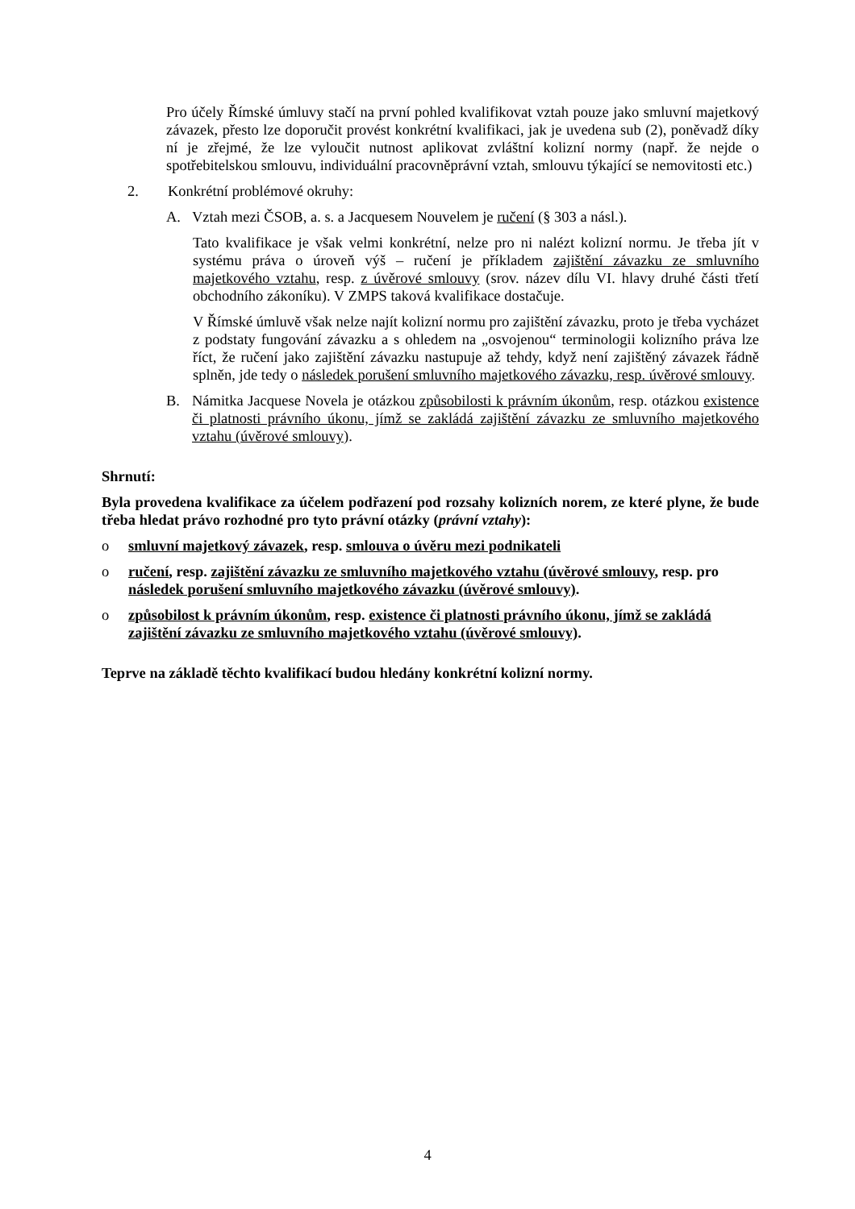Pro účely Římské úmluvy stačí na první pohled kvalifikovat vztah pouze jako smluvní majetkový závazek, přesto lze doporučit provést konkrétní kvalifikaci, jak je uvedena sub (2), poněvadž díky ní je zřejmé, že lze vyloučit nutnost aplikovat zvláštní kolizní normy (např. že nejde o spotřebitelskou smlouvu, individuální pracovněprávní vztah, smlouvu týkající se nemovitosti etc.)
2. Konkrétní problémové okruhy:
A. Vztah mezi ČSOB, a. s. a Jacquesem Nouvelem je ručení (§ 303 a násl.).
Tato kvalifikace je však velmi konkrétní, nelze pro ni nalézt kolizní normu. Je třeba jít v systému práva o úroveň výš – ručení je příkladem zajištění závazku ze smluvního majetkového vztahu, resp. z úvěrové smlouvy (srov. název dílu VI. hlavy druhé části třetí obchodního zákoníku). V ZMPS taková kvalifikace dostačuje.
V Římské úmluvě však nelze najít kolizní normu pro zajištění závazku, proto je třeba vycházet z podstaty fungování závazku a s ohledem na „osvojenou“ terminologii kolizního práva lze říct, že ručení jako zajištění závazku nastupuje až tehdy, když není zajištěný závazek řádně splněn, jde tedy o následek porušení smluvního majetkového závazku, resp. úvěrové smlouvy.
B. Námitka Jacquese Novela je otázkou způsobilosti k právním úkonům, resp. otázkou existence či platnosti právního úkonu, jímž se zakládá zajištění závazku ze smluvního majetkového vztahu (úvěrové smlouvy).
Shrnutí:
Byla provedena kvalifikace za účelem podřazení pod rozsahy kolizních norem, ze které plyne, že bude třeba hledat právo rozhodné pro tyto právní otázky (právní vztahy):
o smluvní majetkový závazek, resp. smlouva o úvěru mezi podnikateli
o ručení, resp. zajištění závazku ze smluvního majetkového vztahu (úvěrové smlouvy, resp. pro následek porušení smluvního majetkového závazku (úvěrové smlouvy).
o způsobilost k právním úkonům, resp. existence či platnosti právního úkonu, jímž se zakládá zajištění závazku ze smluvního majetkového vztahu (úvěrové smlouvy).
Teprve na základě těchto kvalifikací budou hledány konkrétní kolizní normy.
4